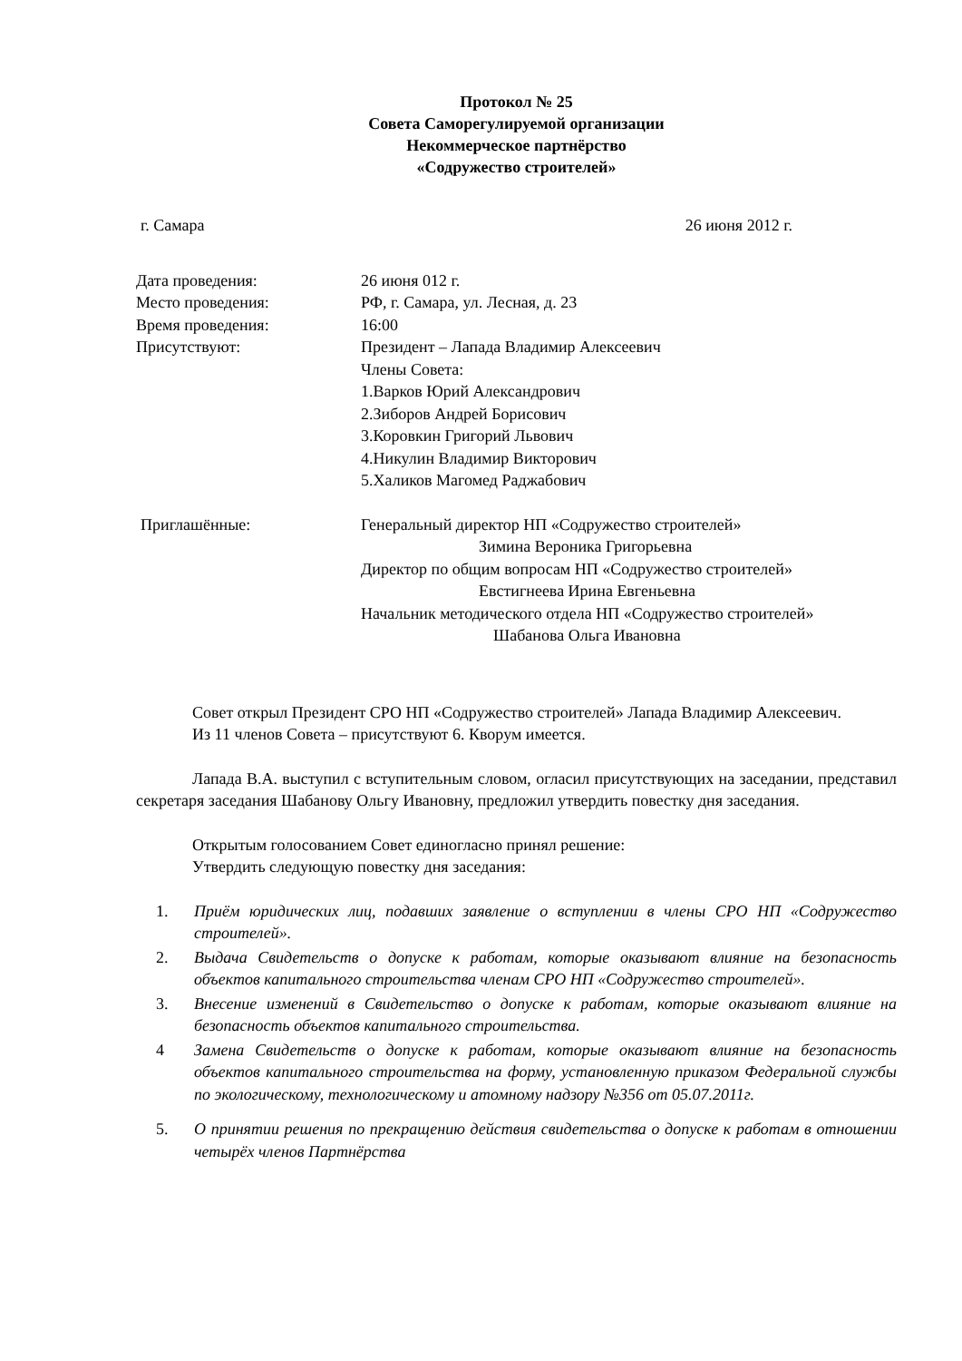Протокол № 25
Совета Саморегулируемой организации
Некоммерческое партнёрство
«Содружество строителей»
г. Самара 26 июня 2012 г.
Дата проведения: 26 июня 012 г.
Место проведения: РФ, г. Самара, ул. Лесная, д. 23
Время проведения: 16:00
Присутствуют: Президент – Лапада Владимир Алексеевич
Члены Совета:
1.Варков Юрий Александрович
2.Зиборов Андрей Борисович
3.Коровкин Григорий Львович
4.Никулин Владимир Викторович
5.Халиков Магомед Раджабович
Приглашённые: Генеральный директор НП «Содружество строителей»
Зимина Вероника Григорьевна
Директор по общим вопросам НП «Содружество строителей»
Евстигнеева Ирина Евгеньевна
Начальник методического отдела НП «Содружество строителей»
Шабанова Ольга Ивановна
Совет открыл Президент СРО НП «Содружество строителей» Лапада Владимир Алексеевич.
Из 11 членов Совета – присутствуют 6. Кворум имеется.
Лапада В.А. выступил с вступительным словом, огласил присутствующих на заседании, представил секретаря заседания Шабанову Ольгу Ивановну, предложил утвердить повестку дня заседания.
Открытым голосованием Совет единогласно принял решение:
Утвердить следующую повестку дня заседания:
1. Приём юридических лиц, подавших заявление о вступлении в члены СРО НП «Содружество строителей».
2. Выдача Свидетельств о допуске к работам, которые оказывают влияние на безопасность объектов капитального строительства членам СРО НП «Содружество строителей».
3. Внесение изменений в Свидетельство о допуске к работам, которые оказывают влияние на безопасность объектов капитального строительства.
4 Замена Свидетельств о допуске к работам, которые оказывают влияние на безопасность объектов капитального строительства на форму, установленную приказом Федеральной службы по экологическому, технологическому и атомному надзору №356 от 05.07.2011г.
5. О принятии решения по прекращению действия свидетельства о допуске к работам в отношении четырёх членов Партнёрства